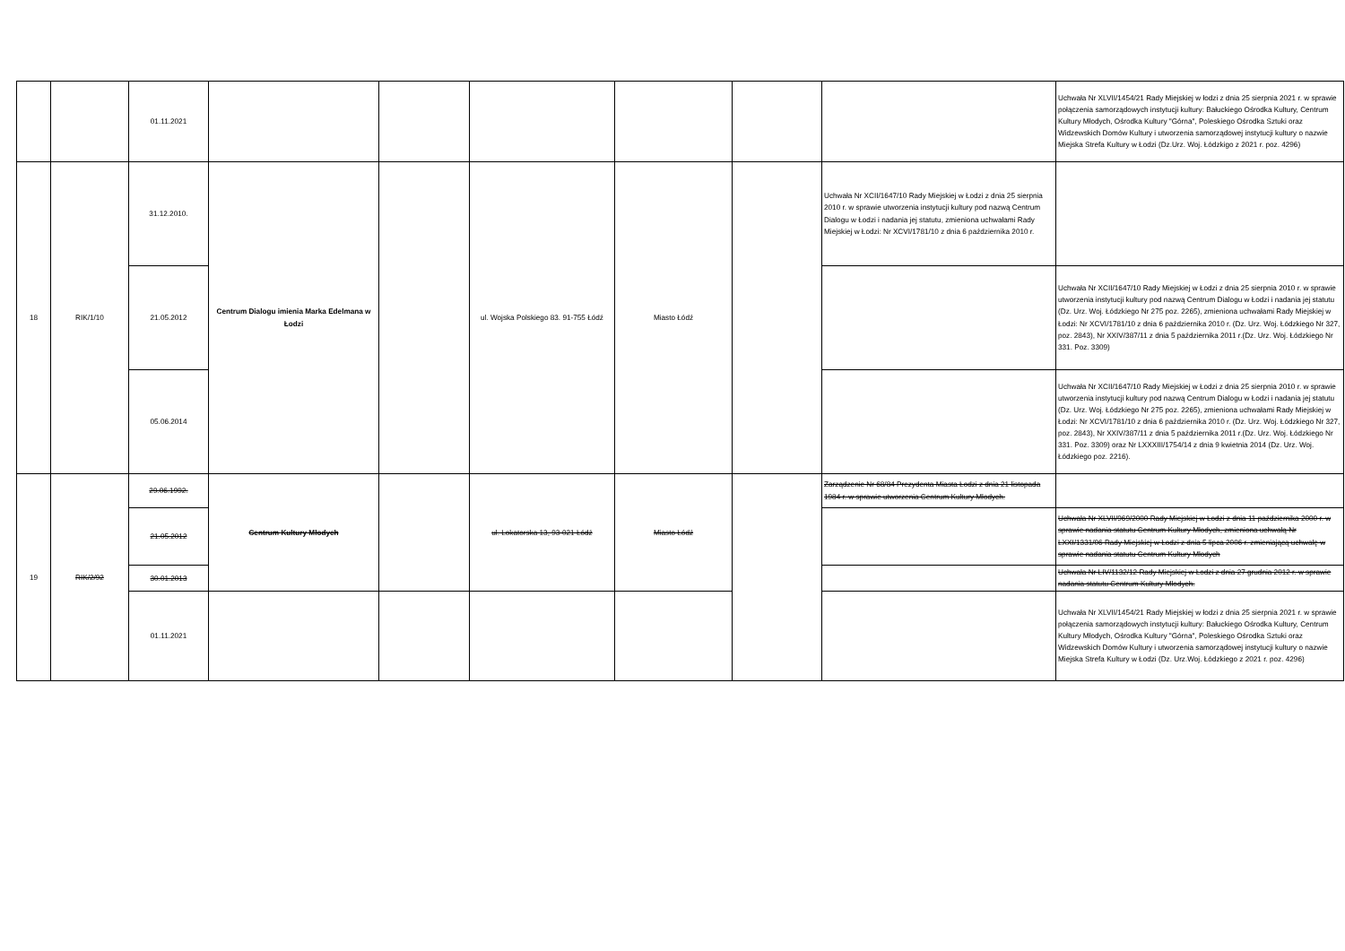| | | 01.11.2021 | | | | | | | Uchwała Nr XLVII/1454/21 Rady Miejskiej w łodzi z dnia 25 sierpnia 2021 r. w sprawie połączenia samorządowych instytucji kultury: Bałuckiego Ośrodka Kultury, Centrum Kultury Młodych, Ośrodka Kultury "Górna", Poleskiego Ośrodka Sztuki oraz Widzewskich Domów Kultury i utworzenia samorządowej instytucji kultury o nazwie Miejska Strefa Kultury w Łodzi (Dz.Urz. Woj. Łódzkigo z 2021 r. poz. 4296) |
| 18 | RIK/1/10 | 31.12.2010. | Centrum Dialogu imienia Marka Edelmana w Łodzi | | ul. Wojska Polskiego 83. 91-755 Łódź | Miasto Łódź | | Uchwała Nr XCII/1647/10 Rady Miejskiej w Łodzi z dnia 25 sierpnia 2010 r. w sprawie utworzenia instytucji kultury pod nazwą Centrum Dialogu w Łodzi i nadania jej statutu, zmieniona uchwałami Rady Miejskiej w Łodzi: Nr XCVI/1781/10 z dnia 6 października 2010 r. | |
| | | 21.05.2012 | | | | | | | Uchwała Nr XCII/1647/10 Rady Miejskiej w Łodzi z dnia 25 sierpnia 2010 r. w sprawie utworzenia instytucji kultury pod nazwą Centrum Dialogu w Łodzi i nadania jej statutu (Dz. Urz. Woj. Łódzkiego Nr 275 poz. 2265), zmieniona uchwałami Rady Miejskiej w Łodzi: Nr XCVI/1781/10 z dnia 6 października 2010 r. (Dz. Urz. Woj. Łódzkiego Nr 327, poz. 2843), Nr XXIV/387/11 z dnia 5 października 2011 r.(Dz. Urz. Woj. Łódzkiego Nr 331. Poz. 3309) |
| | | 05.06.2014 | | | | | | | Uchwała Nr XCII/1647/10 Rady Miejskiej w Łodzi z dnia 25 sierpnia 2010 r. w sprawie utworzenia instytucji kultury pod nazwą Centrum Dialogu w Łodzi i nadania jej statutu (Dz. Urz. Woj. Łódzkiego Nr 275 poz. 2265), zmieniona uchwałami Rady Miejskiej w Łodzi: Nr XCVI/1781/10 z dnia 6 października 2010 r. (Dz. Urz. Woj. Łódzkiego Nr 327, poz. 2843), Nr XXIV/387/11 z dnia 5 października 2011 r.(Dz. Urz. Woj. Łódzkiego Nr 331. Poz. 3309) oraz Nr LXXXIII/1754/14 z dnia 9 kwietnia 2014 (Dz. Urz. Woj. Łódzkiego poz. 2216). |
| 19 | RIK/2/92 | 29.06.1992. | Centrum Kultury Młodych | | ul. Lokatorska 13, 93-021 Łódź | Miasto Łódź | | Zarządzenie Nr 68/84 Prezydenta Miasta Łodzi z dnia 21 listopada 1984 r. w sprawie utworzenia Centrum Kultury Młodych. | |
| | | 21.05.2012 | | | | | | | Uchwała Nr XLVII/969/2000 Rady Miejskiej w Łodzi z dnia 11 października 2000 r. w sprawie nadania statutu Centrum Kultury Młodych, zmieniona uchwałą Nr LXXI/1331/06 Rady Miejskiej w Łodzi z dnia 5 lipca 2006 r. zmieniającą uchwałę w sprawie nadania statutu Centrum Kultury Młodych |
| | | 30.01.2013 | | | | | | | Uchwała Nr LIV/1132/12 Rady Miejskiej w Łodzi z dnia 27 grudnia 2012 r. w sprawie nadania statutu Centrum Kultury Młodych. |
| | | 01.11.2021 | | | | | | | Uchwała Nr XLVII/1454/21 Rady Miejskiej w łodzi z dnia 25 sierpnia 2021 r. w sprawie połączenia samorządowych instytucji kultury: Bałuckiego Ośrodka Kultury, Centrum Kultury Młodych, Ośrodka Kultury "Górna", Poleskiego Ośrodka Sztuki oraz Widzewskich Domów Kultury i utworzenia samorządowej instytucji kultury o nazwie Miejska Strefa Kultury w Łodzi (Dz. Urz.Woj. Łódzkiego z 2021 r. poz. 4296) |